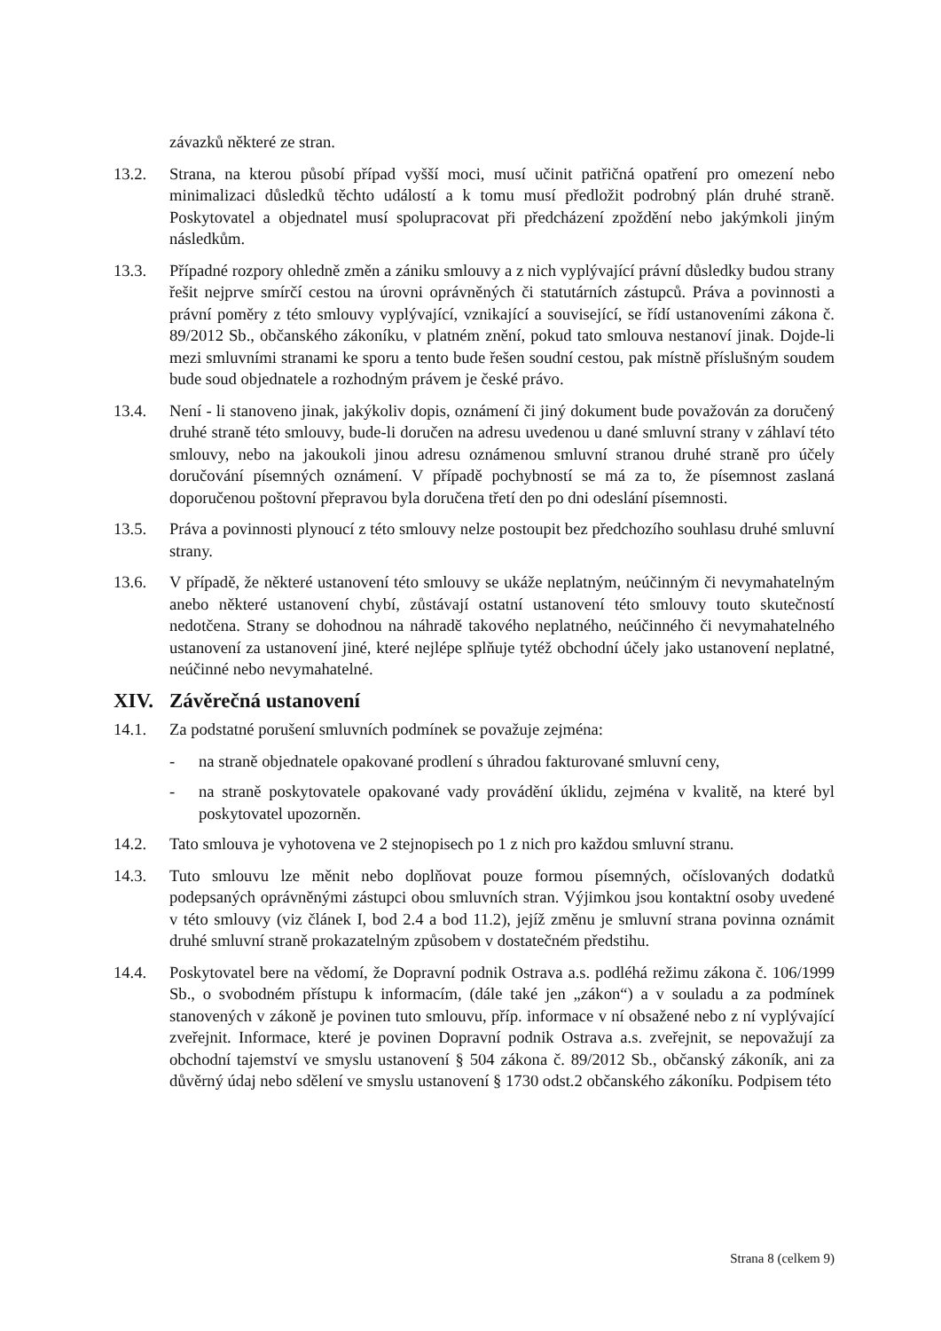závazků některé ze stran.
13.2. Strana, na kterou působí případ vyšší moci, musí učinit patřičná opatření pro omezení nebo minimalizaci důsledků těchto událostí a k tomu musí předložit podrobný plán druhé straně. Poskytovatel a objednatel musí spolupracovat při předcházení zpoždění nebo jakýmkoli jiným následkům.
13.3. Případné rozpory ohledně změn a zániku smlouvy a z nich vyplývající právní důsledky budou strany řešit nejprve smírčí cestou na úrovni oprávněných či statutárních zástupců. Práva a povinnosti a právní poměry z této smlouvy vyplývající, vznikající a související, se řídí ustanoveními zákona č. 89/2012 Sb., občanského zákoníku, v platném znění, pokud tato smlouva nestanoví jinak. Dojde-li mezi smluvními stranami ke sporu a tento bude řešen soudní cestou, pak místně příslušným soudem bude soud objednatele a rozhodným právem je české právo.
13.4. Není - li stanoveno jinak, jakýkoliv dopis, oznámení či jiný dokument bude považován za doručený druhé straně této smlouvy, bude-li doručen na adresu uvedenou u dané smluvní strany v záhlaví této smlouvy, nebo na jakoukoli jinou adresu oznámenou smluvní stranou druhé straně pro účely doručování písemných oznámení. V případě pochybností se má za to, že písemnost zaslaná doporučenou poštovní přepravou byla doručena třetí den po dni odeslání písemnosti.
13.5. Práva a povinnosti plynoucí z této smlouvy nelze postoupit bez předchozího souhlasu druhé smluvní strany.
13.6. V případě, že některé ustanovení této smlouvy se ukáže neplatným, neúčinným či nevymahatelným anebo některé ustanovení chybí, zůstávají ostatní ustanovení této smlouvy touto skutečností nedotčena. Strany se dohodnou na náhradě takového neplatného, neúčinného či nevymahatelného ustanovení za ustanovení jiné, které nejlépe splňuje tytéž obchodní účely jako ustanovení neplatné, neúčinné nebo nevymahatelné.
XIV. Závěrečná ustanovení
14.1. Za podstatné porušení smluvních podmínek se považuje zejména:
- na straně objednatele opakované prodlení s úhradou fakturované smluvní ceny,
- na straně poskytovatele opakované vady provádění úklidu, zejména v kvalitě, na které byl poskytovatel upozorněn.
14.2. Tato smlouva je vyhotovena ve 2 stejnopisech po 1 z nich pro každou smluvní stranu.
14.3. Tuto smlouvu lze měnit nebo doplňovat pouze formou písemných, očíslovaných dodatků podepsaných oprávněnými zástupci obou smluvních stran. Výjimkou jsou kontaktní osoby uvedené v této smlouvy (viz článek I, bod 2.4 a bod 11.2), jejíž změnu je smluvní strana povinna oznámit druhé smluvní straně prokazatelným způsobem v dostatečném předstihu.
14.4. Poskytovatel bere na vědomí, že Dopravní podnik Ostrava a.s. podléhá režimu zákona č. 106/1999 Sb., o svobodném přístupu k informacím, (dále také jen „zákon“) a v souladu a za podmínek stanovených v zákoně je povinen tuto smlouvu, příp. informace v ní obsažené nebo z ní vyplývající zveřejnit. Informace, které je povinen Dopravní podnik Ostrava a.s. zveřejnit, se nepovažují za obchodní tajemství ve smyslu ustanovení § 504 zákona č. 89/2012 Sb., občanský zákoník, ani za důvěrný údaj nebo sdělení ve smyslu ustanovení § 1730 odst.2 občanského zákoníku. Podpisem této
Strana 8 (celkem 9)